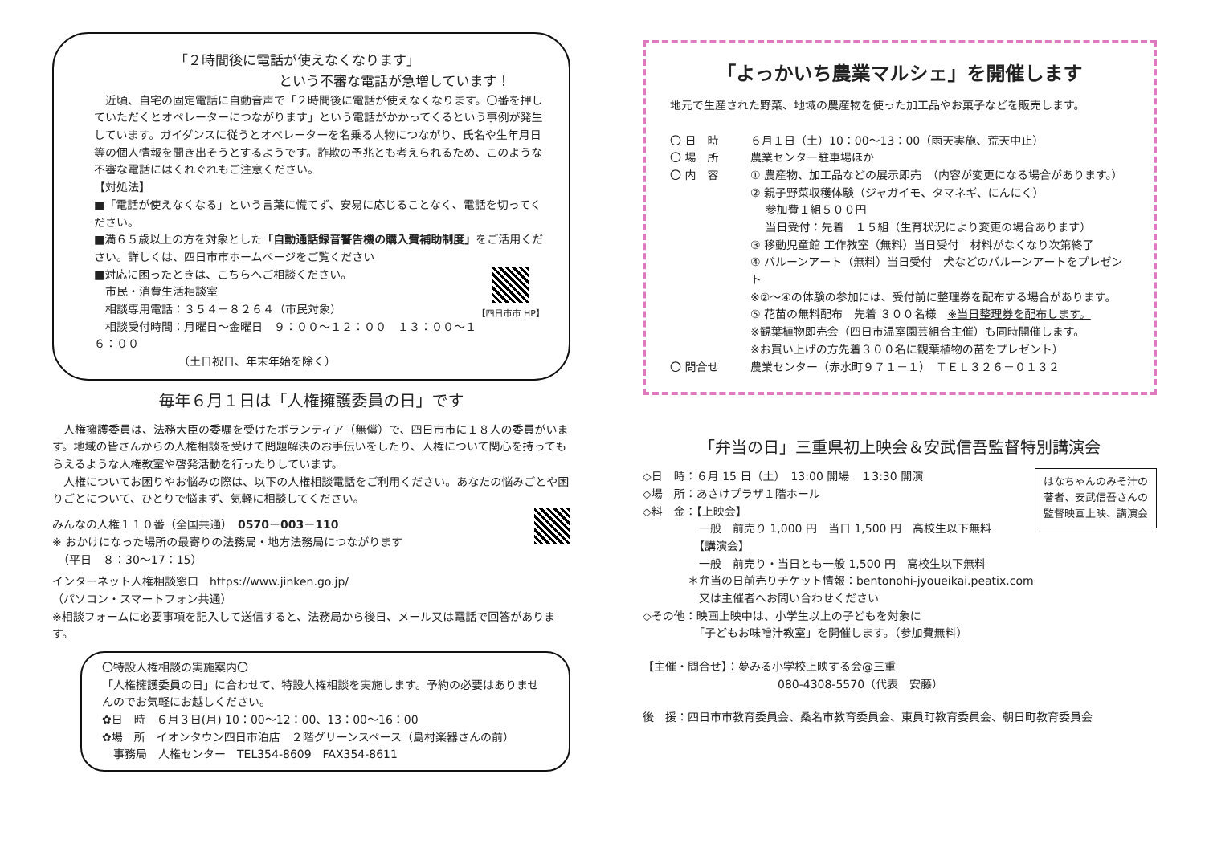「２時間後に電話が使えなくなります」
という不審な電話が急増しています！
　近頃、自宅の固定電話に自動音声で「２時間後に電話が使えなくなります。〇番を押していただくとオペレーターにつながります」という電話がかかってくるという事例が発生しています。ガイダンスに従うとオペレーターを名乗る人物につながり、氏名や生年月日等の個人情報を聞き出そうとするようです。詐欺の予兆とも考えられるため、このような不審な電話にはくれぐれもご注意ください。
【対処法】
■「電話が使えなくなる」という言葉に慌てず、安易に応じることなく、電話を切ってください。
■満６５歳以上の方を対象とした「自動通話録音警告機の購入費補助制度」をご活用ください。詳しくは、四日市市ホームページをご覧ください
【四日市市 HP】
■対応に困ったときは、こちらへご相談ください。
　市民・消費生活相談室
　相談専用電話：３５４－８２６４（市民対象）
　相談受付時間：月曜日～金曜日　９：００～１２：００　１３：００～１６：００
　　　　　　　　（土日祝日、年末年始を除く）
毎年６月１日は「人権擁護委員の日」です
　人権擁護委員は、法務大臣の委嘱を受けたボランティア（無償）で、四日市市に１８人の委員がいます。地域の皆さんからの人権相談を受けて問題解決のお手伝いをしたり、人権について関心を持ってもらえるような人権教室や啓発活動を行ったりしています。
　人権についてお困りやお悩みの際は、以下の人権相談電話をご利用ください。あなたの悩みごとや困りごとについて、ひとりで悩まず、気軽に相談してください。
みんなの人権１１０番（全国共通）　0570－003－110
※ おかけになった場所の最寄りの法務局・地方法務局につながります
　（平日　８：30～17：15）
インターネット人権相談窓口　https://www.jinken.go.jp/
（パソコン・スマートフォン共通）
※相談フォームに必要事項を記入して送信すると、法務局から後日、メール又は電話で回答があります。
〇特設人権相談の実施案内〇
「人権擁護委員の日」に合わせて、特設人権相談を実施します。予約の必要はありませんのでお気軽にお越しください。
✿日　時　６月３日(月) 10：00～12：00、13：00～16：00
✿場　所　イオンタウン四日市泊店　２階グリーンスペース（島村楽器さんの前）
　事務局　人権センター　TEL354-8609　FAX354-8611
「よっかいち農業マルシェ」を開催します
地元で生産された野菜、地域の農産物を使った加工品やお菓子などを販売します。
〇 日　時 ６月１日（土）10：00～13：00（雨天実施、荒天中止）
〇 場　所 農業センター駐車場ほか
〇 内　容 ① 農産物、加工品などの展示即売　（内容が変更になる場合があります。）
② 親子野菜収穫体験（ジャガイモ、タマネギ、にんにく）
　 参加費１組５００円
　 当日受付：先着　１５組（生育状況により変更の場合あります）
③ 移動児童館 工作教室（無料）当日受付　材料がなくなり次第終了
④ バルーンアート（無料）当日受付　犬などのバルーンアートをプレゼント
※②～④の体験の参加には、受付前に整理券を配布する場合があります。
⑤ 花苗の無料配布　先着 ３００名様　※当日整理券を配布します。
※観葉植物即売会（四日市温室園芸組合主催）も同時開催します。
※お買い上げの方先着３００名に観葉植物の苗をプレゼント）
〇 問合せ 農業センター（赤水町９７１－１）　ＴＥＬ３２６－０１３２
「弁当の日」三重県初上映会＆安武信吾監督特別講演会
はなちゃんのみそ汁の著者、安武信吾さんの監督映画上映、講演会
◇日　時：６月 15 日（土）　13:00 開場　１3:30 開演
◇場　所：あさけプラザ１階ホール
◇料　金：【上映会】
　　　　　一般　前売り 1,000 円　当日 1,500 円　高校生以下無料
　　　　　【講演会】
　　　　　一般　前売り・当日とも一般 1,500 円　高校生以下無料
　　　　＊弁当の日前売りチケット情報：bentonohi-jyoueikai.peatix.com
　　　　　又は主催者へお問い合わせください
◇その他：映画上映中は、小学生以上の子どもを対象に
　　　　　「子どもお味噌汁教室」を開催します。（参加費無料）
【主催・問合せ】：夢みる小学校上映する会@三重
　　　　　　　　　　　　080-4308-5570（代表　安藤）
後　援：四日市市教育委員会、桑名市教育委員会、東員町教育委員会、朝日町教育委員会